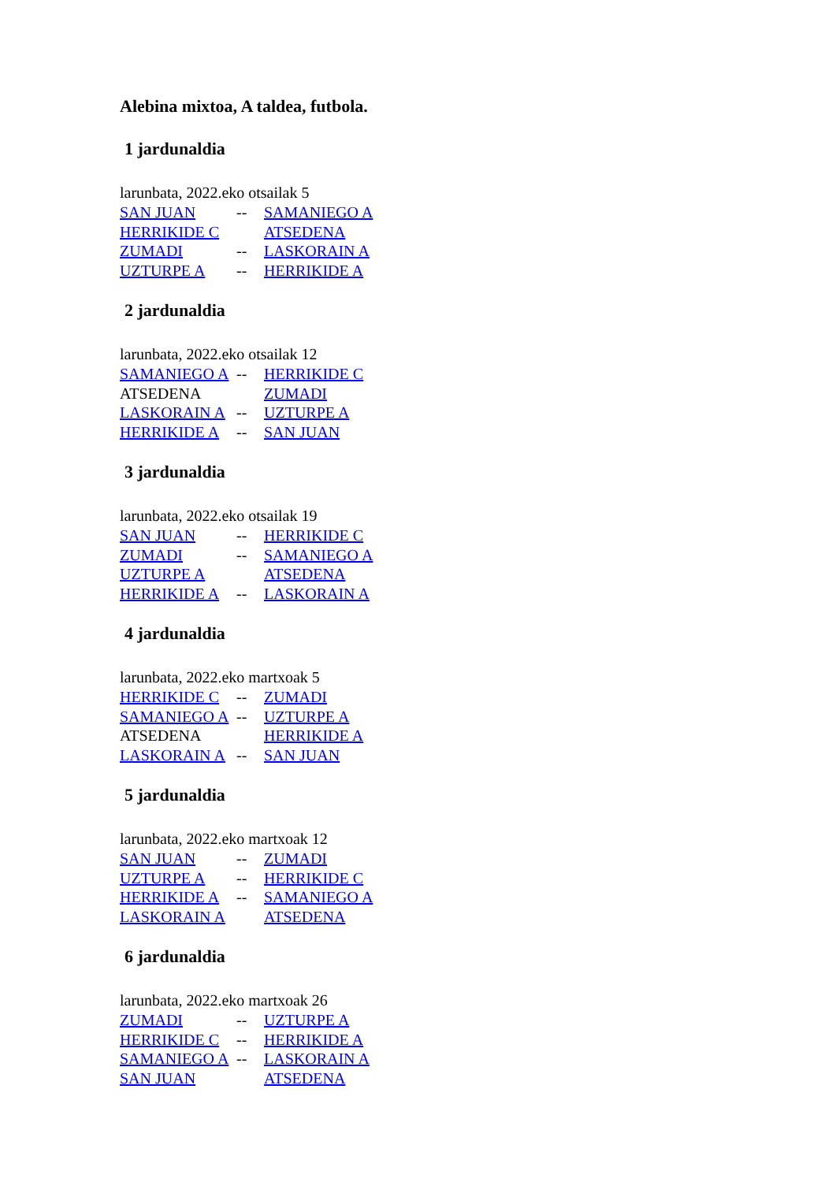Alebina mixtoa, A taldea, futbola.
1 jardunaldia
larunbata, 2022.eko otsailak 5
| SAN JUAN | -- | SAMANIEGO A |
| HERRIKIDE C | | ATSEDENA |
| ZUMADI | -- | LASKORAIN A |
| UZTURPE A | -- | HERRIKIDE A |
2 jardunaldia
larunbata, 2022.eko otsailak 12
| SAMANIEGO A | -- | HERRIKIDE C |
| ATSEDENA | | ZUMADI |
| LASKORAIN A | -- | UZTURPE A |
| HERRIKIDE A | -- | SAN JUAN |
3 jardunaldia
larunbata, 2022.eko otsailak 19
| SAN JUAN | -- | HERRIKIDE C |
| ZUMADI | -- | SAMANIEGO A |
| UZTURPE A | | ATSEDENA |
| HERRIKIDE A | -- | LASKORAIN A |
4 jardunaldia
larunbata, 2022.eko martxoak 5
| HERRIKIDE C | -- | ZUMADI |
| SAMANIEGO A | -- | UZTURPE A |
| ATSEDENA | | HERRIKIDE A |
| LASKORAIN A | -- | SAN JUAN |
5 jardunaldia
larunbata, 2022.eko martxoak 12
| SAN JUAN | -- | ZUMADI |
| UZTURPE A | -- | HERRIKIDE C |
| HERRIKIDE A | -- | SAMANIEGO A |
| LASKORAIN A | | ATSEDENA |
6 jardunaldia
larunbata, 2022.eko martxoak 26
| ZUMADI | -- | UZTURPE A |
| HERRIKIDE C | -- | HERRIKIDE A |
| SAMANIEGO A | -- | LASKORAIN A |
| SAN JUAN | | ATSEDENA |